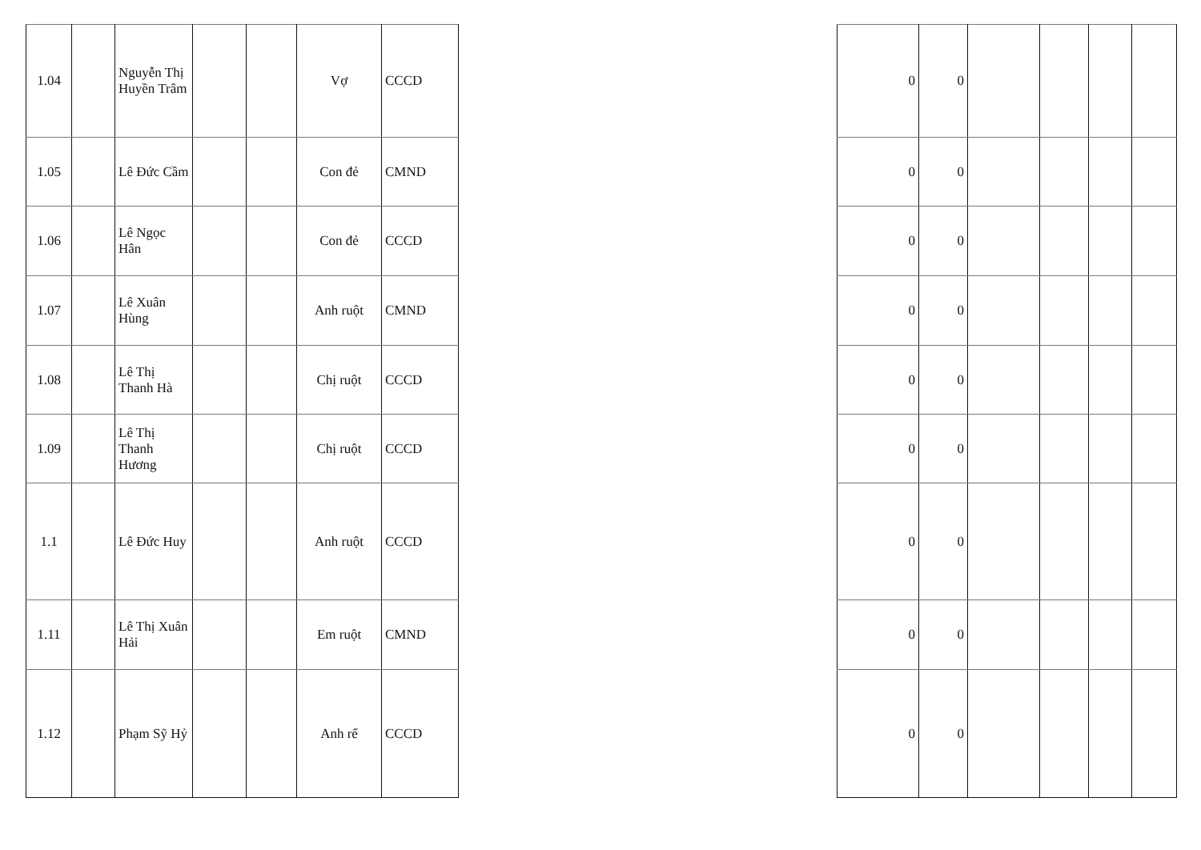| 1.04 | | Nguyễn Thị Huyền Trâm | | | Vợ | CCCD |
| 1.05 | | Lê Đức Cầm | | | Con đẻ | CMND |
| 1.06 | | Lê Ngọc Hân | | | Con đẻ | CCCD |
| 1.07 | | Lê Xuân Hùng | | | Anh ruột | CMND |
| 1.08 | | Lê Thị Thanh Hà | | | Chị ruột | CCCD |
| 1.09 | | Lê Thị Thanh Hương | | | Chị ruột | CCCD |
| 1.1 | | Lê Đức Huy | | | Anh ruột | CCCD |
| 1.11 | | Lê Thị Xuân Hải | | | Em ruột | CMND |
| 1.12 | | Phạm Sỹ Hỷ | | | Anh rể | CCCD |
| 0 | 0 | | | | |
| 0 | 0 | | | | |
| 0 | 0 | | | | |
| 0 | 0 | | | | |
| 0 | 0 | | | | |
| 0 | 0 | | | | |
| 0 | 0 | | | | |
| 0 | 0 | | | | |
| 0 | 0 | | | | |